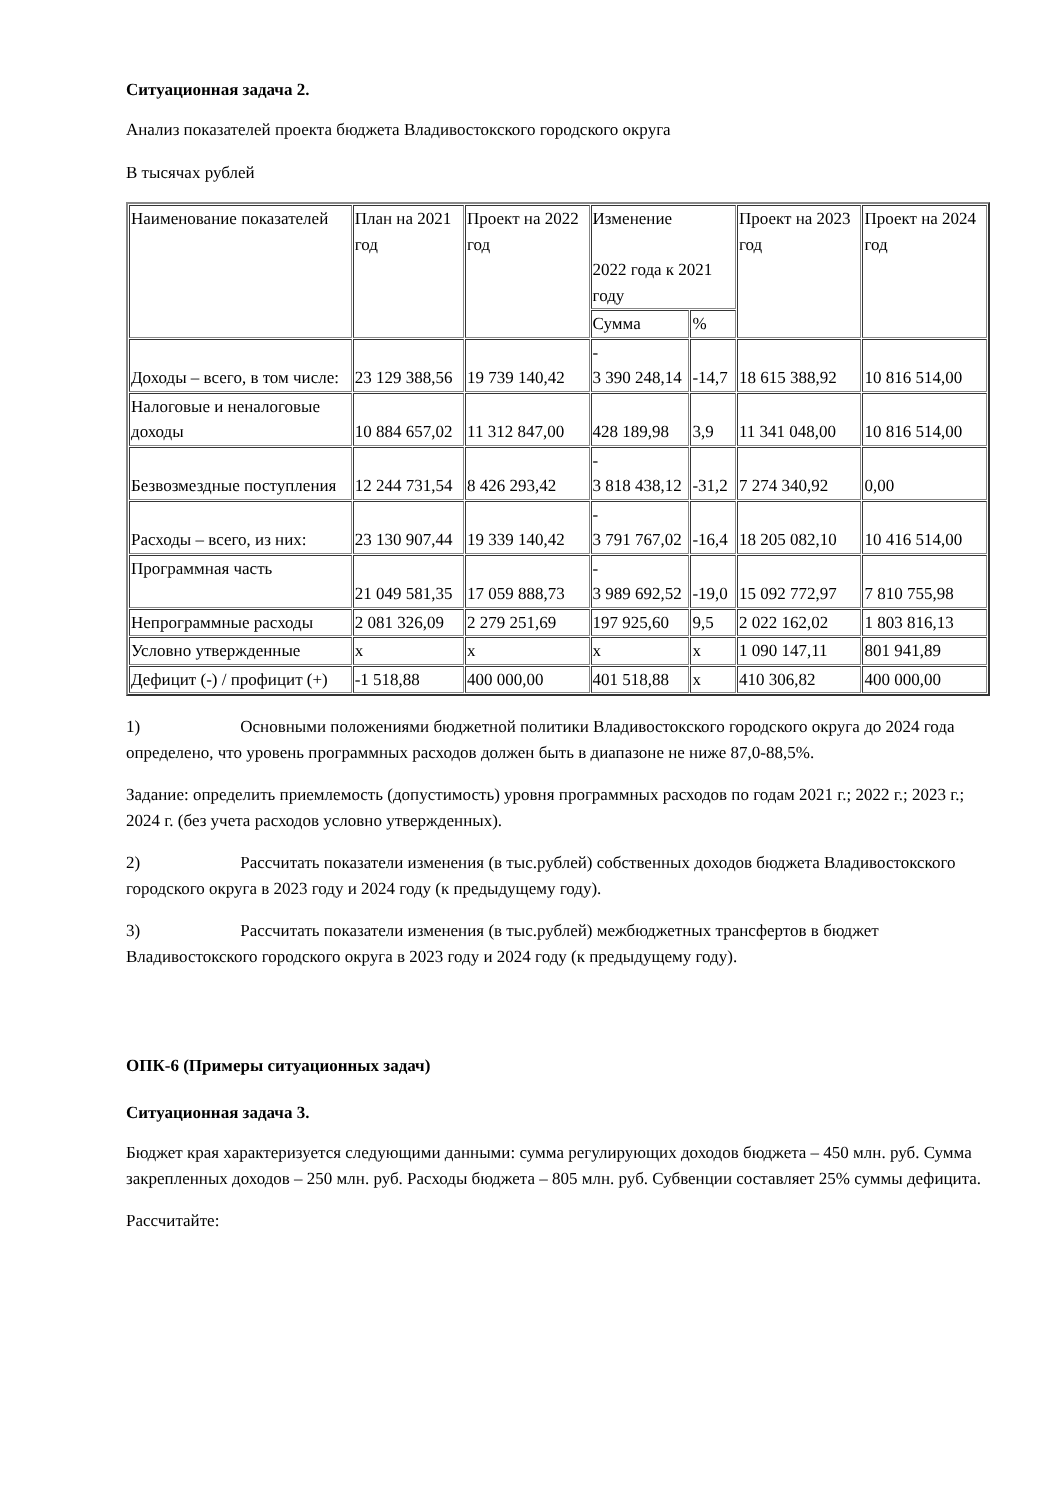Ситуационная задача 2.
Анализ показателей проекта бюджета Владивостокского городского округа
В тысячах рублей
| Наименование показателей | План на 2021 год | Проект на 2022 год | Изменение 2022 года к 2021 году | | Проект на 2023 год | Проект на 2024 год |
| | | | Сумма | % | | |
| Доходы – всего, в том числе: | 23 129 388,56 | 19 739 140,42 | - 3 390 248,14 | -14,7 | 18 615 388,92 | 10 816 514,00 |
| Налоговые и неналоговые доходы | 10 884 657,02 | 11 312 847,00 | 428 189,98 | 3,9 | 11 341 048,00 | 10 816 514,00 |
| Безвозмездные поступления | 12 244 731,54 | 8 426 293,42 | - 3 818 438,12 | -31,2 | 7 274 340,92 | 0,00 |
| Расходы – всего, из них: | 23 130 907,44 | 19 339 140,42 | - 3 791 767,02 | -16,4 | 18 205 082,10 | 10 416 514,00 |
| Программная часть | 21 049 581,35 | 17 059 888,73 | - 3 989 692,52 | -19,0 | 15 092 772,97 | 7 810 755,98 |
| Непрограммные расходы | 2 081 326,09 | 2 279 251,69 | 197 925,60 | 9,5 | 2 022 162,02 | 1 803 816,13 |
| Условно утвержденные | x | x | x | x | 1 090 147,11 | 801 941,89 |
| Дефицит (-) / профицит (+) | -1 518,88 | 400 000,00 | 401 518,88 | x | 410 306,82 | 400 000,00 |
1) Основными положениями бюджетной политики Владивостокского городского округа до 2024 года определено, что уровень программных расходов должен быть в диапазоне не ниже 87,0-88,5%.
Задание: определить приемлемость (допустимость) уровня программных расходов по годам 2021 г.; 2022 г.; 2023 г.; 2024 г. (без учета расходов условно утвержденных).
2) Рассчитать показатели изменения (в тыс.рублей) собственных доходов бюджета Владивостокского городского округа в 2023 году и 2024 году (к предыдущему году).
3) Рассчитать показатели изменения (в тыс.рублей) межбюджетных трансфертов в бюджет Владивостокского городского округа в 2023 году и 2024 году (к предыдущему году).
ОПК-6 (Примеры ситуационных задач)
Ситуационная задача 3.
Бюджет края характеризуется следующими данными: сумма регулирующих доходов бюджета – 450 млн. руб. Сумма закрепленных доходов – 250 млн. руб. Расходы бюджета – 805 млн. руб. Субвенции составляет 25% суммы дефицита.
Рассчитайте: